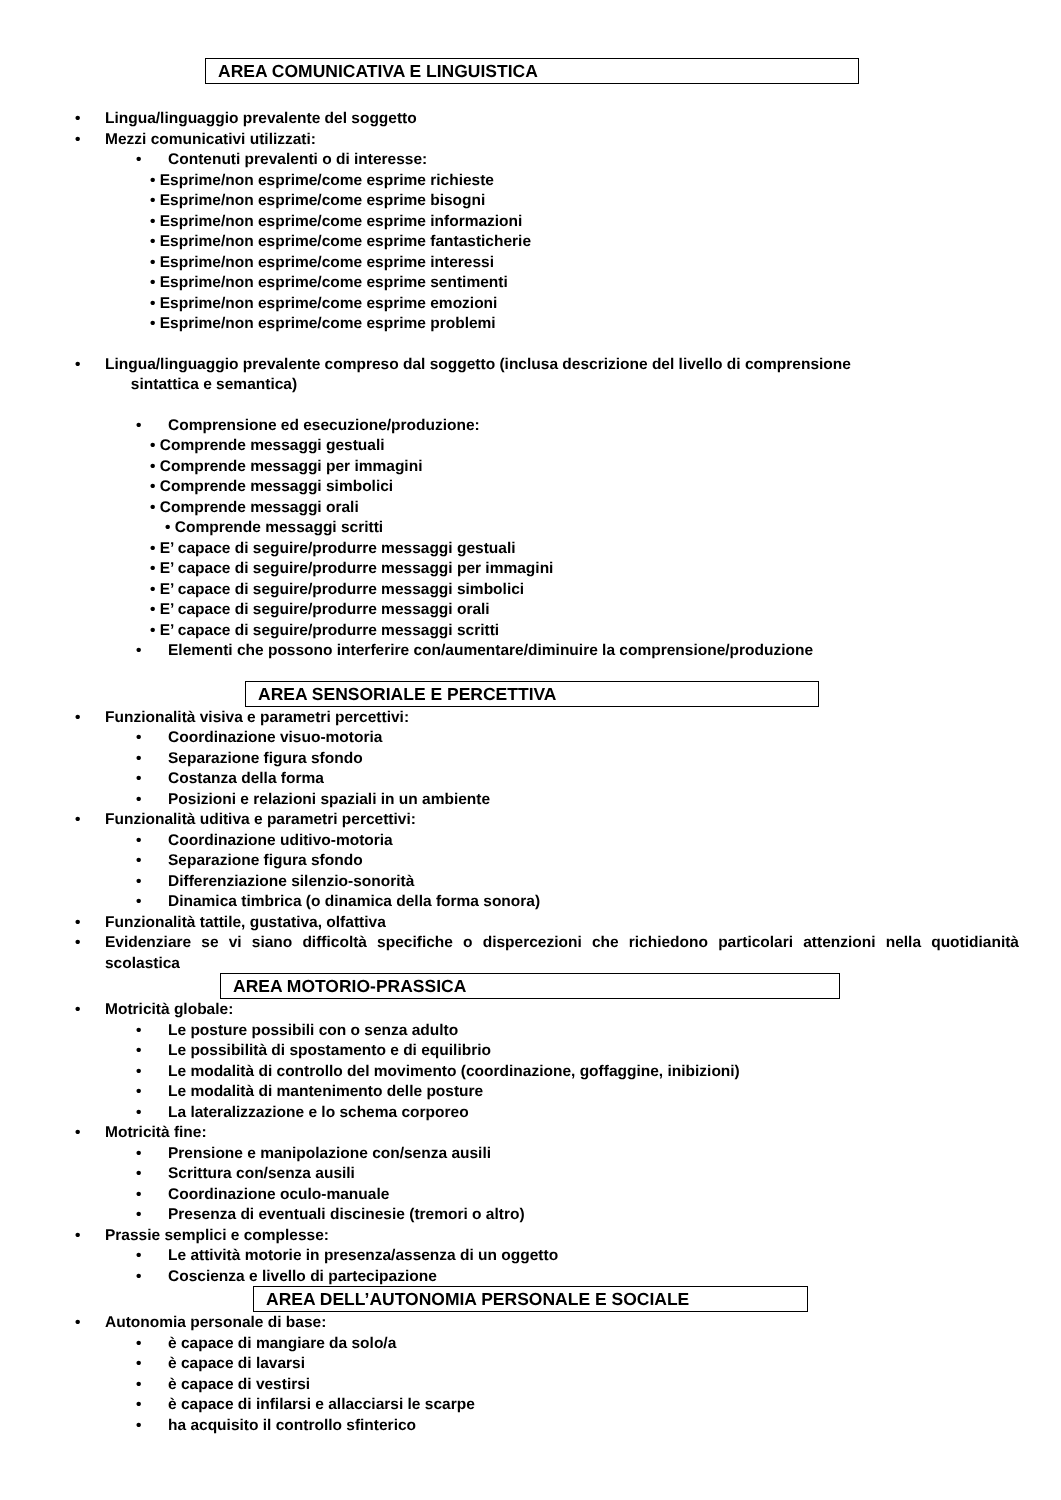AREA COMUNICATIVA E LINGUISTICA
• Lingua/linguaggio prevalente del soggetto
• Mezzi comunicativi utilizzati:
• Contenuti prevalenti o di interesse:
• Esprime/non esprime/come esprime richieste
• Esprime/non esprime/come esprime bisogni
• Esprime/non esprime/come esprime informazioni
• Esprime/non esprime/come esprime fantasticherie
• Esprime/non esprime/come esprime interessi
• Esprime/non esprime/come esprime sentimenti
• Esprime/non esprime/come esprime emozioni
• Esprime/non esprime/come esprime problemi
• Lingua/linguaggio prevalente compreso dal soggetto (inclusa descrizione del livello di comprensione
sintattica e semantica)
• Comprensione ed esecuzione/produzione:
• Comprende messaggi gestuali
• Comprende messaggi per immagini
• Comprende messaggi simbolici
• Comprende messaggi orali
• Comprende messaggi scritti
• E’ capace di seguire/produrre messaggi gestuali
• E’ capace di seguire/produrre messaggi per immagini
• E’ capace di seguire/produrre messaggi simbolici
• E’ capace di seguire/produrre messaggi orali
• E’ capace di seguire/produrre messaggi scritti
• Elementi che possono interferire con/aumentare/diminuire la comprensione/produzione
AREA SENSORIALE E PERCETTIVA
• Funzionalità visiva e parametri percettivi:
• Coordinazione visuo-motoria
• Separazione figura sfondo
• Costanza della forma
• Posizioni e relazioni spaziali in un ambiente
• Funzionalità uditiva e parametri percettivi:
• Coordinazione uditivo-motoria
• Separazione figura sfondo
• Differenziazione silenzio-sonorità
• Dinamica timbrica (o dinamica della forma sonora)
• Funzionalità tattile, gustativa, olfattiva
• Evidenziare se vi siano difficoltà specifiche o dispercezioni che richiedono particolari attenzioni nella quotidianità scolastica
AREA MOTORIO-PRASSICA
• Motricità globale:
• Le posture possibili con o senza adulto
• Le possibilità di spostamento e di equilibrio
• Le modalità di controllo del movimento (coordinazione, goffaggine, inibizioni)
• Le modalità di mantenimento delle posture
• La lateralizzazione e lo schema corporeo
• Motricità fine:
• Prensione e manipolazione con/senza ausili
• Scrittura con/senza ausili
• Coordinazione oculo-manuale
• Presenza di eventuali discinesie (tremori o altro)
• Prassie semplici e complesse:
• Le attività motorie in presenza/assenza di un oggetto
• Coscienza e livello di partecipazione
AREA DELL’AUTONOMIA PERSONALE E SOCIALE
• Autonomia personale di base:
• è capace di mangiare da solo/a
• è capace di lavarsi
• è capace di vestirsi
• è capace di infilarsi e allacciarsi le scarpe
• ha acquisito il controllo sfinterico